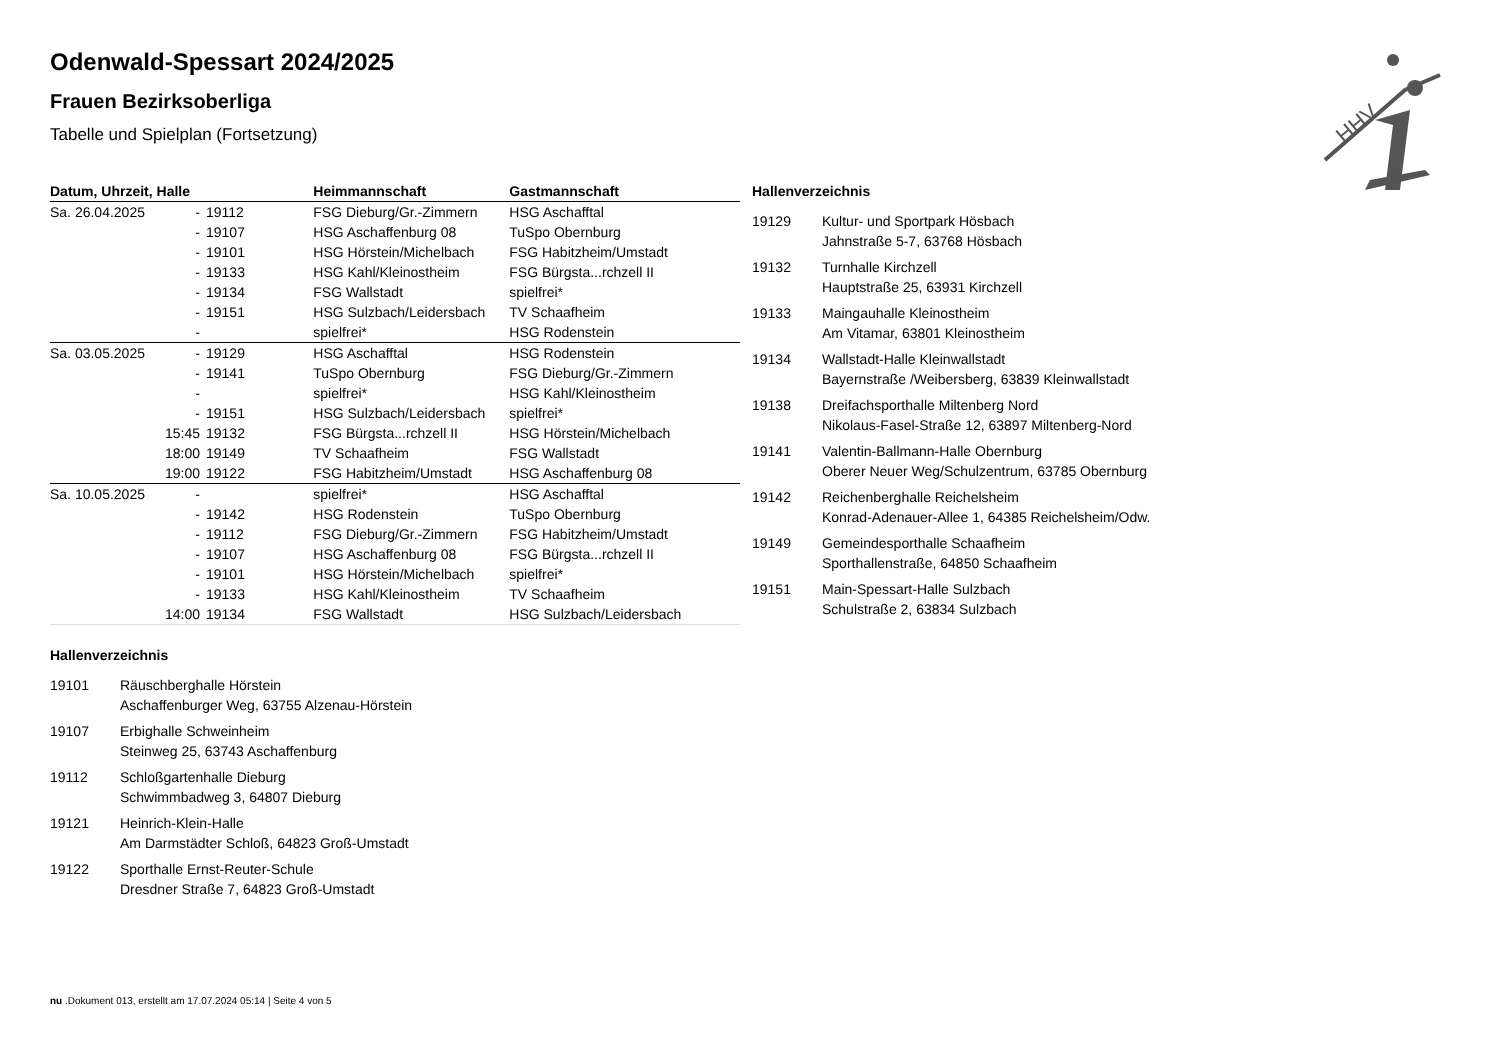Odenwald-Spessart 2024/2025
Frauen Bezirksoberliga
Tabelle und Spielplan (Fortsetzung)
| Datum, Uhrzeit, Halle | | | Heimmannschaft | Gastmannschaft |
| --- | --- | --- | --- | --- |
| Sa. 26.04.2025 | - | 19112 | FSG Dieburg/Gr.-Zimmern | HSG Aschafftal |
| | - | 19107 | HSG Aschaffenburg 08 | TuSpo Obernburg |
| | - | 19101 | HSG Hörstein/Michelbach | FSG Habitzheim/Umstadt |
| | - | 19133 | HSG Kahl/Kleinostheim | FSG Bürgsta...rchzell II |
| | - | 19134 | FSG Wallstadt | spielfrei* |
| | - | 19151 | HSG Sulzbach/Leidersbach | TV Schaafheim |
| | - | | spielfrei* | HSG Rodenstein |
| Sa. 03.05.2025 | - | 19129 | HSG Aschafftal | HSG Rodenstein |
| | - | 19141 | TuSpo Obernburg | FSG Dieburg/Gr.-Zimmern |
| | - | | spielfrei* | HSG Kahl/Kleinostheim |
| | - | 19151 | HSG Sulzbach/Leidersbach | spielfrei* |
| | 15:45 | 19132 | FSG Bürgsta...rchzell II | HSG Hörstein/Michelbach |
| | 18:00 | 19149 | TV Schaafheim | FSG Wallstadt |
| | 19:00 | 19122 | FSG Habitzheim/Umstadt | HSG Aschaffenburg 08 |
| Sa. 10.05.2025 | - | | spielfrei* | HSG Aschafftal |
| | - | 19142 | HSG Rodenstein | TuSpo Obernburg |
| | - | 19112 | FSG Dieburg/Gr.-Zimmern | FSG Habitzheim/Umstadt |
| | - | 19107 | HSG Aschaffenburg 08 | FSG Bürgsta...rchzell II |
| | - | 19101 | HSG Hörstein/Michelbach | spielfrei* |
| | - | 19133 | HSG Kahl/Kleinostheim | TV Schaafheim |
| | 14:00 | 19134 | FSG Wallstadt | HSG Sulzbach/Leidersbach |
Hallenverzeichnis
19129 Kultur- und Sportpark Hösbach
Jahnstraße 5-7, 63768 Hösbach
19132 Turnhalle Kirchzell
Hauptstraße 25, 63931 Kirchzell
19133 Maingauhalle Kleinostheim
Am Vitamar, 63801 Kleinostheim
19134 Wallstadt-Halle Kleinwallstadt
Bayernstraße /Weibersberg, 63839 Kleinwallstadt
19138 Dreifachsporthalle Miltenberg Nord
Nikolaus-Fasel-Straße 12, 63897 Miltenberg-Nord
19141 Valentin-Ballmann-Halle Obernburg
Oberer Neuer Weg/Schulzentrum, 63785 Obernburg
19142 Reichenberghalle Reichelsheim
Konrad-Adenauer-Allee 1, 64385 Reichelsheim/Odw.
19149 Gemeindesporthalle Schaafheim
Sporthallenstraße, 64850 Schaafheim
19151 Main-Spessart-Halle Sulzbach
Schulstraße 2, 63834 Sulzbach
Hallenverzeichnis
19101 Räuschberghalle Hörstein
Aschaffenburger Weg, 63755 Alzenau-Hörstein
19107 Erbighalle Schweinheim
Steinweg 25, 63743 Aschaffenburg
19112 Schloßgartenhalle Dieburg
Schwimmbadweg 3, 64807 Dieburg
19121 Heinrich-Klein-Halle
Am Darmstädter Schloß, 64823 Groß-Umstadt
19122 Sporthalle Ernst-Reuter-Schule
Dresdner Straße 7, 64823 Groß-Umstadt
HHV
nu .Dokument 013, erstellt am 17.07.2024 05:14 | Seite 4 von 5